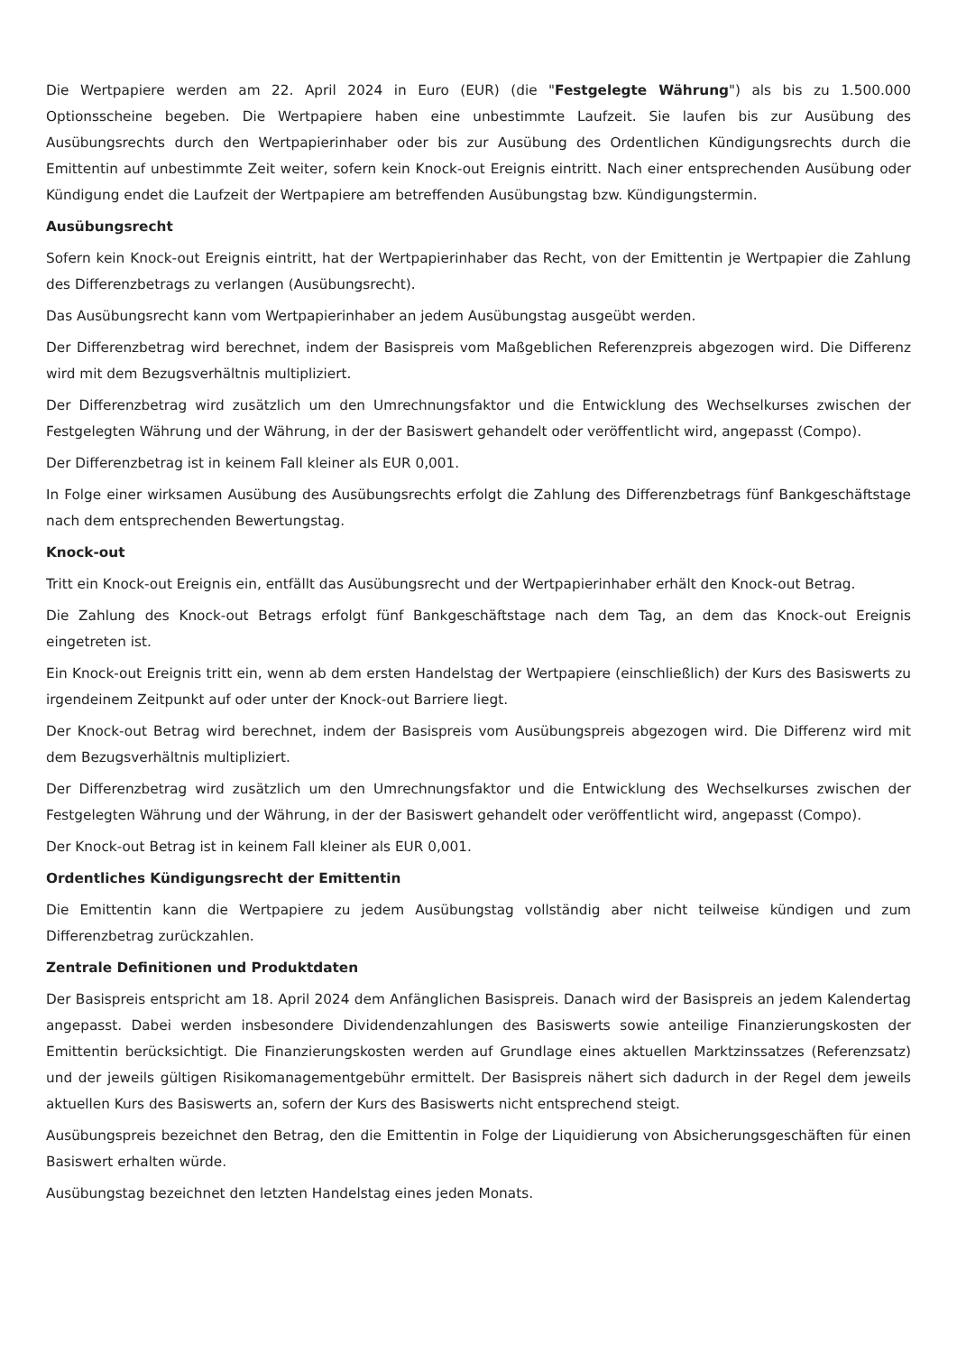Die Wertpapiere werden am 22. April 2024 in Euro (EUR) (die "Festgelegte Währung") als bis zu 1.500.000 Optionsscheine begeben. Die Wertpapiere haben eine unbestimmte Laufzeit. Sie laufen bis zur Ausübung des Ausübungsrechts durch den Wertpapierinhaber oder bis zur Ausübung des Ordentlichen Kündigungsrechts durch die Emittentin auf unbestimmte Zeit weiter, sofern kein Knock-out Ereignis eintritt. Nach einer entsprechenden Ausübung oder Kündigung endet die Laufzeit der Wertpapiere am betreffenden Ausübungstag bzw. Kündigungstermin.
Ausübungsrecht
Sofern kein Knock-out Ereignis eintritt, hat der Wertpapierinhaber das Recht, von der Emittentin je Wertpapier die Zahlung des Differenzbetrags zu verlangen (Ausübungsrecht).
Das Ausübungsrecht kann vom Wertpapierinhaber an jedem Ausübungstag ausgeübt werden.
Der Differenzbetrag wird berechnet, indem der Basispreis vom Maßgeblichen Referenzpreis abgezogen wird. Die Differenz wird mit dem Bezugsverhältnis multipliziert.
Der Differenzbetrag wird zusätzlich um den Umrechnungsfaktor und die Entwicklung des Wechselkurses zwischen der Festgelegten Währung und der Währung, in der der Basiswert gehandelt oder veröffentlicht wird, angepasst (Compo).
Der Differenzbetrag ist in keinem Fall kleiner als EUR 0,001.
In Folge einer wirksamen Ausübung des Ausübungsrechts erfolgt die Zahlung des Differenzbetrags fünf Bankgeschäftstage nach dem entsprechenden Bewertungstag.
Knock-out
Tritt ein Knock-out Ereignis ein, entfällt das Ausübungsrecht und der Wertpapierinhaber erhält den Knock-out Betrag.
Die Zahlung des Knock-out Betrags erfolgt fünf Bankgeschäftstage nach dem Tag, an dem das Knock-out Ereignis eingetreten ist.
Ein Knock-out Ereignis tritt ein, wenn ab dem ersten Handelstag der Wertpapiere (einschließlich) der Kurs des Basiswerts zu irgendeinem Zeitpunkt auf oder unter der Knock-out Barriere liegt.
Der Knock-out Betrag wird berechnet, indem der Basispreis vom Ausübungspreis abgezogen wird. Die Differenz wird mit dem Bezugsverhältnis multipliziert.
Der Differenzbetrag wird zusätzlich um den Umrechnungsfaktor und die Entwicklung des Wechselkurses zwischen der Festgelegten Währung und der Währung, in der der Basiswert gehandelt oder veröffentlicht wird, angepasst (Compo).
Der Knock-out Betrag ist in keinem Fall kleiner als EUR 0,001.
Ordentliches Kündigungsrecht der Emittentin
Die Emittentin kann die Wertpapiere zu jedem Ausübungstag vollständig aber nicht teilweise kündigen und zum Differenzbetrag zurückzahlen.
Zentrale Definitionen und Produktdaten
Der Basispreis entspricht am 18. April 2024 dem Anfänglichen Basispreis. Danach wird der Basispreis an jedem Kalendertag angepasst. Dabei werden insbesondere Dividendenzahlungen des Basiswerts sowie anteilige Finanzierungskosten der Emittentin berücksichtigt. Die Finanzierungskosten werden auf Grundlage eines aktuellen Marktzinssatzes (Referenzsatz) und der jeweils gültigen Risikomanagementgebühr ermittelt. Der Basispreis nähert sich dadurch in der Regel dem jeweils aktuellen Kurs des Basiswerts an, sofern der Kurs des Basiswerts nicht entsprechend steigt.
Ausübungspreis bezeichnet den Betrag, den die Emittentin in Folge der Liquidierung von Absicherungsgeschäften für einen Basiswert erhalten würde.
Ausübungstag bezeichnet den letzten Handelstag eines jeden Monats.